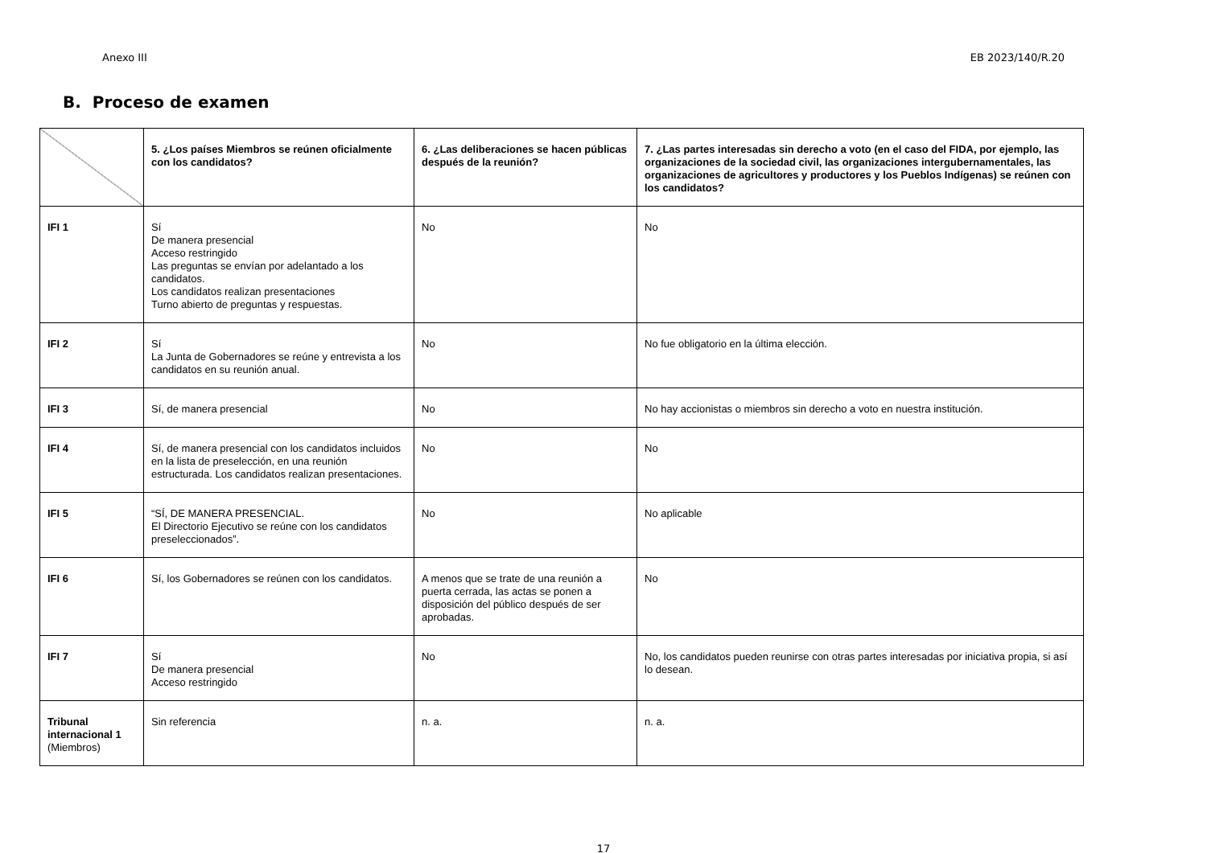Anexo III EB 2023/140/R.20
B. Proceso de examen
| | 5. ¿Los países Miembros se reúnen oficialmente con los candidatos? | 6. ¿Las deliberaciones se hacen públicas después de la reunión? | 7. ¿Las partes interesadas sin derecho a voto (en el caso del FIDA, por ejemplo, las organizaciones de la sociedad civil, las organizaciones intergubernamentales, las organizaciones de agricultores y productores y los Pueblos Indígenas) se reúnen con los candidatos? |
| --- | --- | --- | --- |
| IFI 1 | Sí De manera presencial Acceso restringido Las preguntas se envían por adelantado a los candidatos. Los candidatos realizan presentaciones Turno abierto de preguntas y respuestas. | No | No |
| IFI 2 | Sí La Junta de Gobernadores se reúne y entrevista a los candidatos en su reunión anual. | No | No fue obligatorio en la última elección. |
| IFI 3 | Sí, de manera presencial | No | No hay accionistas o miembros sin derecho a voto en nuestra institución. |
| IFI 4 | Sí, de manera presencial con los candidatos incluidos en la lista de preselección, en una reunión estructurada. Los candidatos realizan presentaciones. | No | No |
| IFI 5 | “SÍ, DE MANERA PRESENCIAL. El Directorio Ejecutivo se reúne con los candidatos preseleccionados”. | No | No aplicable |
| IFI 6 | Sí, los Gobernadores se reúnen con los candidatos. | A menos que se trate de una reunión a puerta cerrada, las actas se ponen a disposición del público después de ser aprobadas. | No |
| IFI 7 | Sí De manera presencial Acceso restringido | No | No, los candidatos pueden reunirse con otras partes interesadas por iniciativa propia, si así lo desean. |
| Tribunal internacional 1 (Miembros) | Sin referencia | n. a. | n. a. |
17